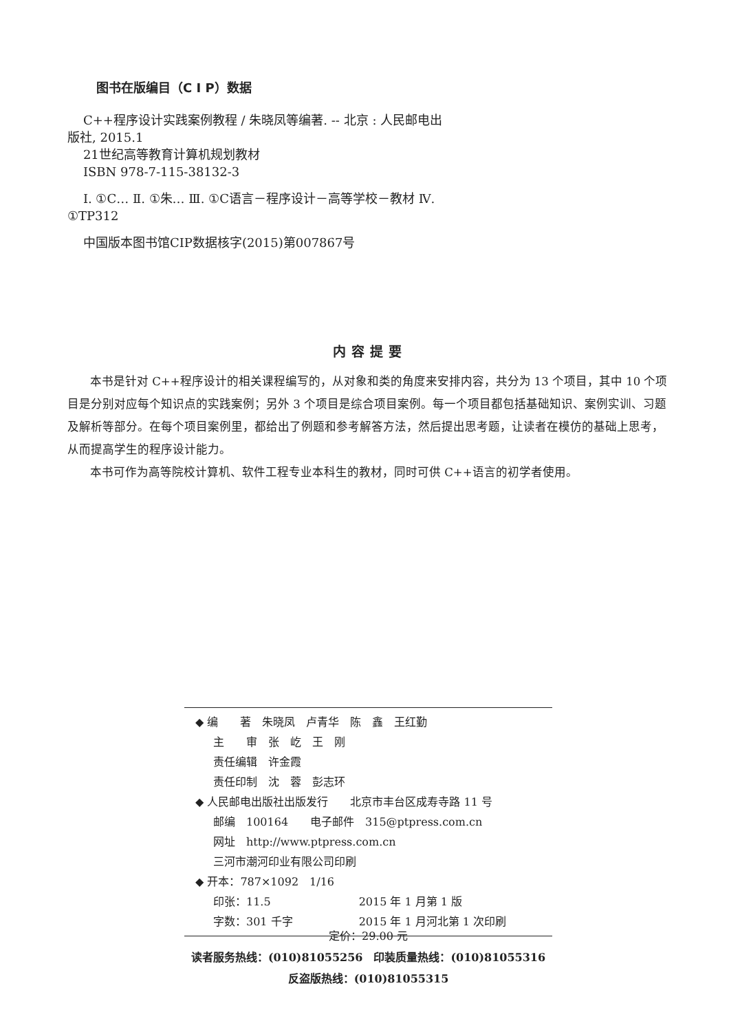图书在版编目（C I P）数据
C++程序设计实践案例教程 / 朱晓凤等编著. -- 北京 : 人民邮电出版社, 2015.1
21世纪高等教育计算机规划教材
ISBN 978-7-115-38132-3
Ⅰ. ①C… Ⅱ. ①朱… Ⅲ. ①C语言－程序设计－高等学校－教材 Ⅳ. ①TP312
中国版本图书馆CIP数据核字(2015)第007867号
内容提要
本书是针对 C++程序设计的相关课程编写的，从对象和类的角度来安排内容，共分为 13 个项目，其中 10 个项目是分别对应每个知识点的实践案例；另外 3 个项目是综合项目案例。每一个项目都包括基础知识、案例实训、习题及解析等部分。在每个项目案例里，都给出了例题和参考解答方法，然后提出思考题，让读者在模仿的基础上思考，从而提高学生的程序设计能力。
本书可作为高等院校计算机、软件工程专业本科生的教材，同时可供 C++语言的初学者使用。
◆ 编　　著　朱晓凤　卢青华　陈　鑫　王红勤
主　　审　张　屹　王　刚
责任编辑　许金霞
责任印制　沈　蓉　彭志环
◆ 人民邮电出版社出版发行　　北京市丰台区成寿寺路 11 号
邮编　100164　　电子邮件　315@ptpress.com.cn
网址　http://www.ptpress.com.cn
三河市潮河印业有限公司印刷
◆ 开本：787×1092　1/16
印张：11.5　　　　　　　　2015 年 1 月第 1 版
字数：301 千字　　　　　　2015 年 1 月河北第 1 次印刷
定价：29.00 元
读者服务热线：(010)81055256　印装质量热线：(010)81055316
反盗版热线：(010)81055315